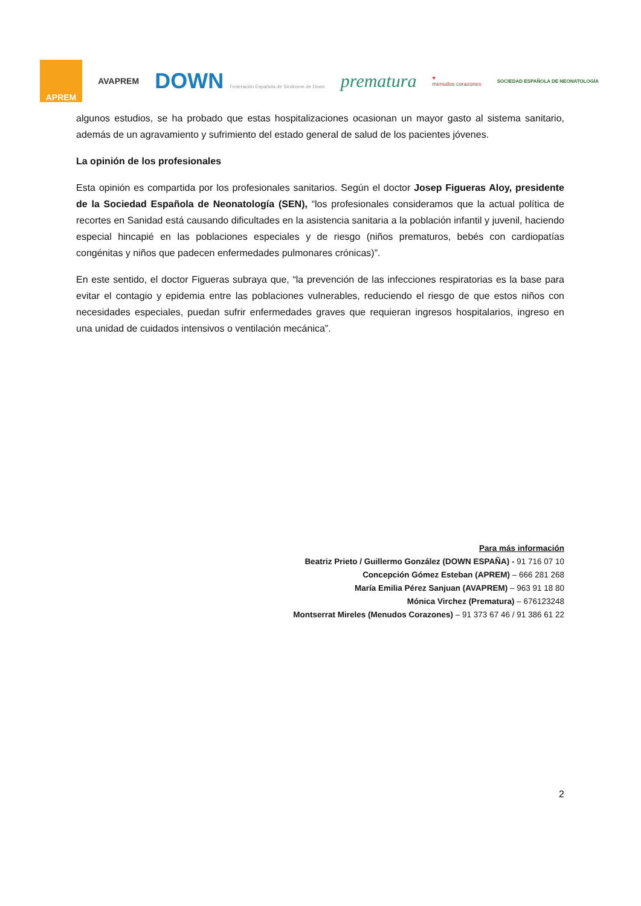APREM
AVAPREM
DOWN Federación Española de Síndrome de Down
prematura
♥
menudos corazones
SOCIEDAD ESPAÑOLA DE NEONATOLOGÍA
algunos estudios, se ha probado que estas hospitalizaciones ocasionan un mayor gasto al sistema sanitario, además de un agravamiento y sufrimiento del estado general de salud de los pacientes jóvenes.
La opinión de los profesionales
Esta opinión es compartida por los profesionales sanitarios. Según el doctor Josep Figueras Aloy, presidente de la Sociedad Española de Neonatología (SEN), “los profesionales consideramos que la actual política de recortes en Sanidad está causando dificultades en la asistencia sanitaria a la población infantil y juvenil, haciendo especial hincapié en las poblaciones especiales y de riesgo (niños prematuros, bebés con cardiopatías congénitas y niños que padecen enfermedades pulmonares crónicas)”.
En este sentido, el doctor Figueras subraya que, “la prevención de las infecciones respiratorias es la base para evitar el contagio y epidemia entre las poblaciones vulnerables, reduciendo el riesgo de que estos niños con necesidades especiales, puedan sufrir enfermedades graves que requieran ingresos hospitalarios, ingreso en una unidad de cuidados intensivos o ventilación mecánica”.
Para más información
Beatriz Prieto / Guillermo González (DOWN ESPAÑA) - 91 716 07 10
Concepción Gómez Esteban (APREM) – 666 281 268
María Emilia Pérez Sanjuan (AVAPREM) – 963 91 18 80
Mónica Virchez (Prematura) – 676123248
Montserrat Mireles (Menudos Corazones) – 91 373 67 46 / 91 386 61 22
2